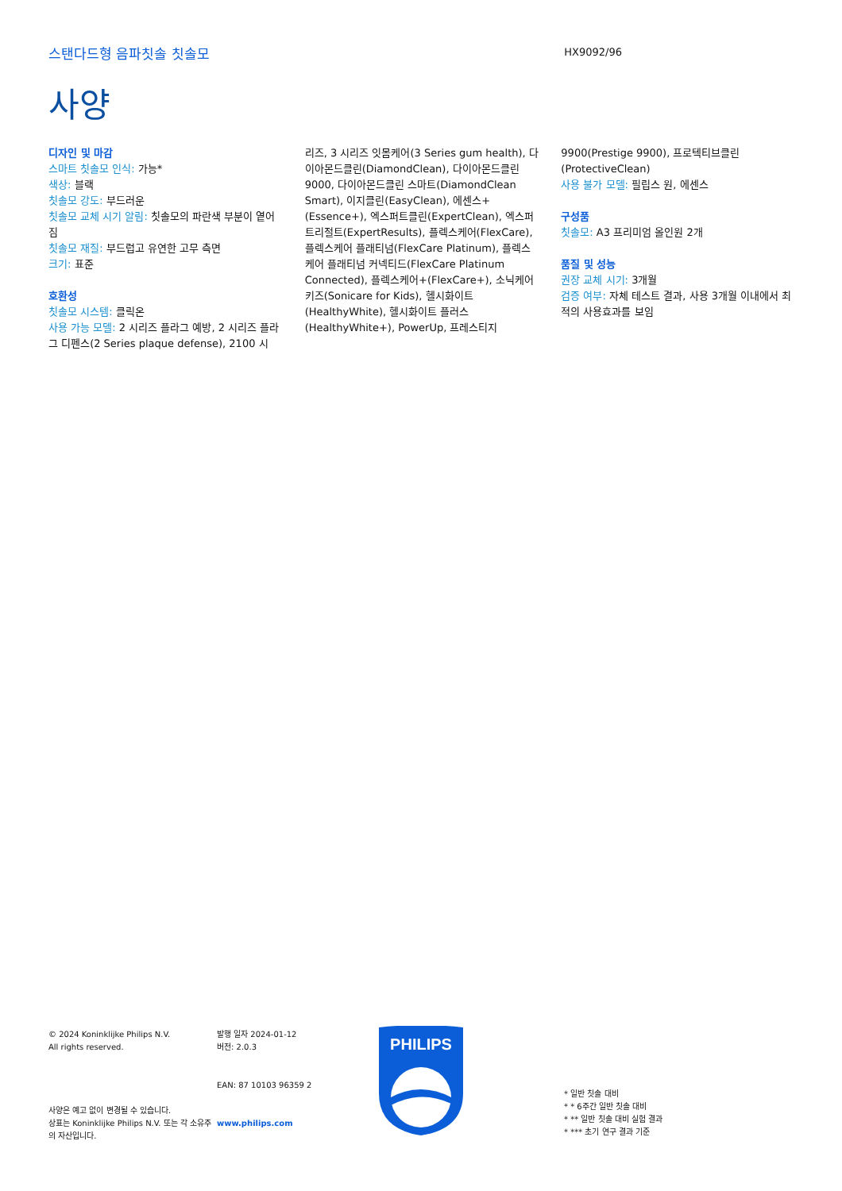스탠다드형 음파칫솔 칫솔모
HX9092/96
사양
디자인 및 마감
스마트 칫솔모 인식: 가능*
색상: 블랙
칫솔모 강도: 부드러운
칫솔모 교체 시기 알림: 칫솔모의 파란색 부분이 옅어짐
칫솔모 재질: 부드럽고 유연한 고무 측면
크기: 표준
호환성
칫솔모 시스템: 클릭온
사용 가능 모델: 2 시리즈 플라그 예방, 2 시리즈 플라그 디펜스(2 Series plaque defense), 2100 시
리즈, 3 시리즈 잇몸케어(3 Series gum health), 다이아몬드클린(DiamondClean), 다이아몬드클린 9000, 다이아몬드클린 스마트(DiamondClean Smart), 이지클린(EasyClean), 에센스+ (Essence+), 엑스퍼트클린(ExpertClean), 엑스퍼트리절트(ExpertResults), 플렉스케어(FlexCare), 플렉스케어 플래티넘(FlexCare Platinum), 플렉스케어 플래티넘 커넥티드(FlexCare Platinum Connected), 플렉스케어+(FlexCare+), 소닉케어 키즈(Sonicare for Kids), 헬시화이트 (HealthyWhite), 헬시화이트 플러스 (HealthyWhite+), PowerUp, 프레스티지
9900(Prestige 9900), 프로텍티브클린 (ProtectiveClean)
사용 불가 모델: 필립스 원, 에센스
구성품
칫솔모: A3 프리미엄 올인원 2개
품질 및 성능
권장 교체 시기: 3개월
검증 여부: 자체 테스트 결과, 사용 3개월 이내에서 최적의 사용효과를 보임
© 2024 Koninklijke Philips N.V.
All rights reserved.
사양은 예고 없이 변경될 수 있습니다.
상표는 Koninklijke Philips N.V. 또는 각 소유주의 자산입니다.
발행 일자 2024-01-12
버전: 2.0.3
EAN: 87 10103 96359 2
www.philips.com
PHILIPS
* 일반 칫솔 대비
* * 6주간 일반 칫솔 대비
* ** 일반 칫솔 대비 실험 결과
* *** 초기 연구 결과 기준